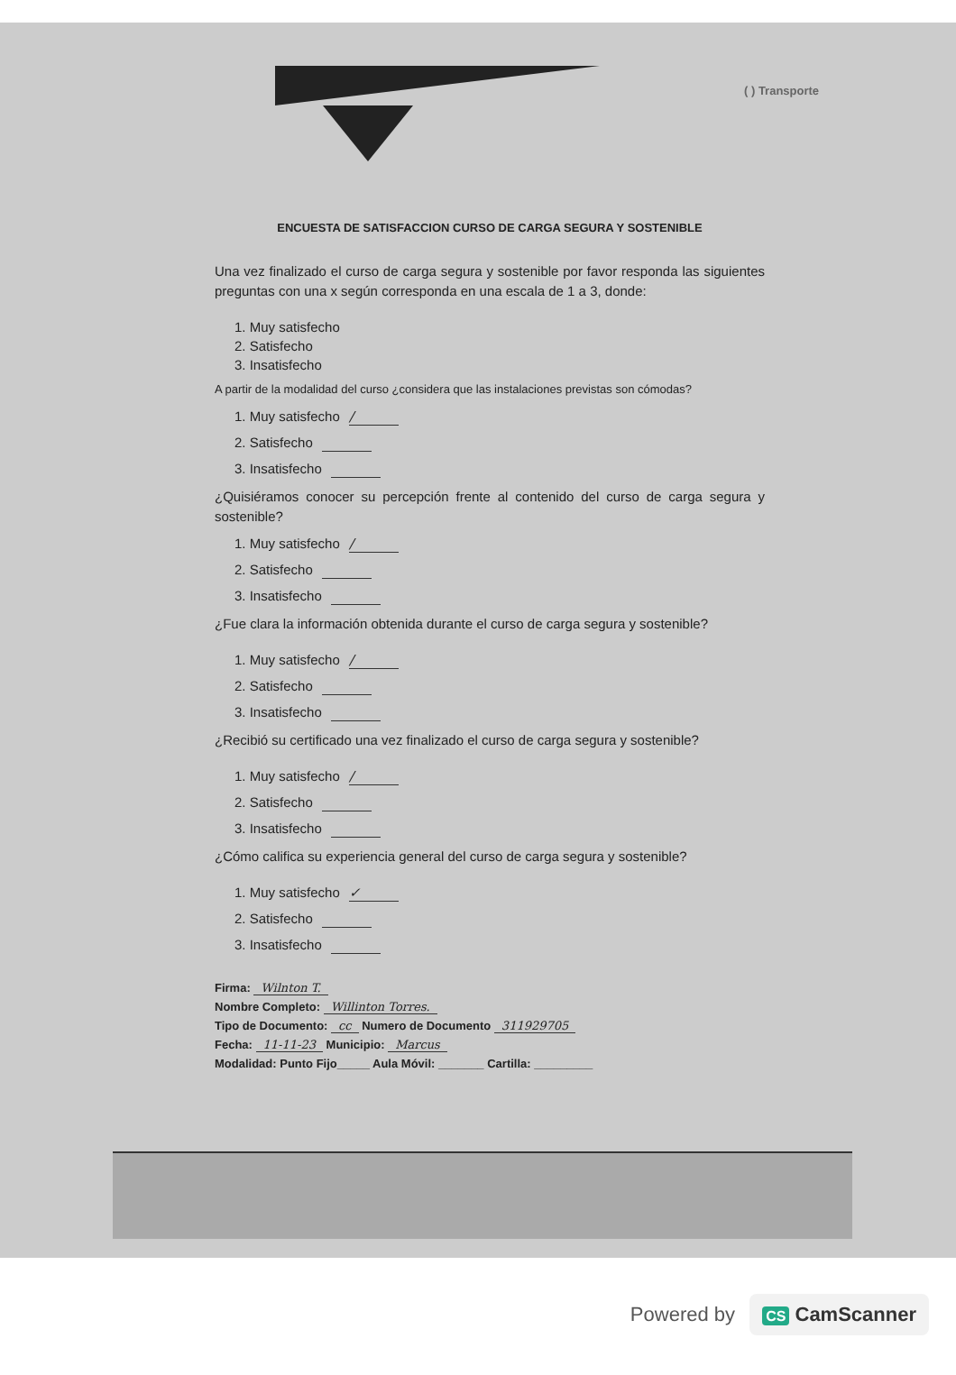( ) Transporte
ENCUESTA DE SATISFACCION CURSO DE CARGA SEGURA Y SOSTENIBLE
Una vez finalizado el curso de carga segura y sostenible por favor responda las siguientes preguntas con una x según corresponda en una escala de 1 a 3, donde:
1. Muy satisfecho
2. Satisfecho
3. Insatisfecho
A partir de la modalidad del curso ¿considera que las instalaciones previstas son cómodas?
1. Muy satisfecho /
2. Satisfecho
3. Insatisfecho
¿Quisiéramos conocer su percepción frente al contenido del curso de carga segura y sostenible?
1. Muy satisfecho /
2. Satisfecho
3. Insatisfecho
¿Fue clara la información obtenida durante el curso de carga segura y sostenible?
1. Muy satisfecho /
2. Satisfecho
3. Insatisfecho
¿Recibió su certificado una vez finalizado el curso de carga segura y sostenible?
1. Muy satisfecho /
2. Satisfecho
3. Insatisfecho
¿Cómo califica su experiencia general del curso de carga segura y sostenible?
1. Muy satisfecho ✓
2. Satisfecho
3. Insatisfecho
Firma: Wilnton T.
Nombre Completo: Willinton Torres.
Tipo de Documento: cc Numero de Documento 311929705
Fecha: 11-11-23 Municipio: Marcus
Modalidad: Punto Fijo_____ Aula Móvil: _______ Cartilla: _________
Powered by CS CamScanner